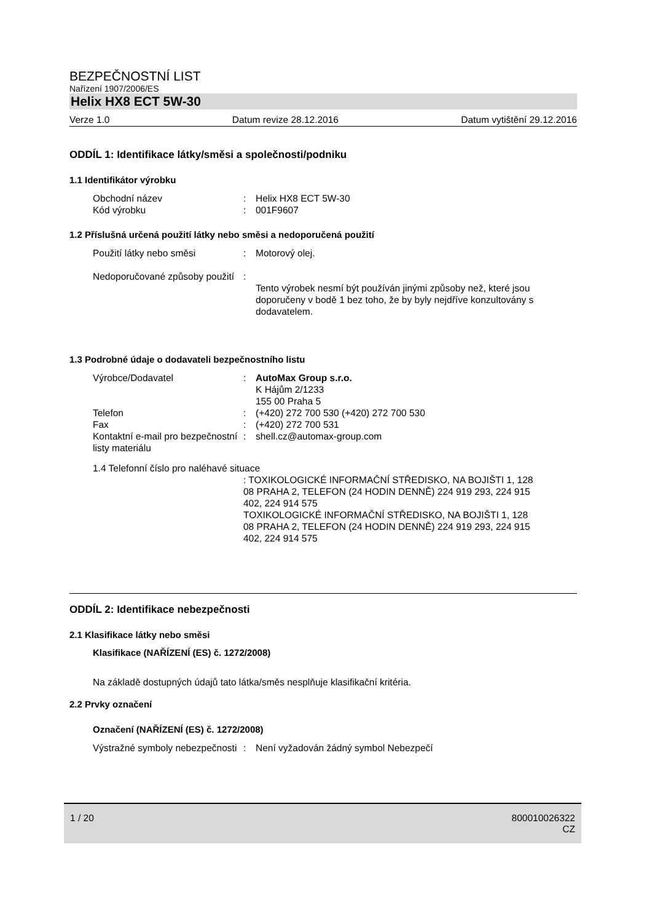BEZPEČNOSTNÍ LIST
Nařízení 1907/2006/ES
Helix HX8 ECT 5W-30
Verze 1.0 Datum revize 28.12.2016 Datum vytištění 29.12.2016
ODDÍL 1: Identifikace látky/směsi a společnosti/podniku
1.1 Identifikátor výrobku
Obchodní název : Helix HX8 ECT 5W-30
Kód výrobku : 001F9607
1.2 Příslušná určená použití látky nebo směsi a nedoporučená použití
Použití látky nebo směsi : Motorový olej.
Nedoporučované způsoby použití
:
Tento výrobek nesmí být používán jinými způsoby než, které jsou doporučeny v bodě 1 bez toho, že by byly nejdříve konzultovány s dodavatelem.
1.3 Podrobné údaje o dodavateli bezpečnostního listu
Výrobce/Dodavatel : AutoMax Group s.r.o.
K Hájům 2/1233
155 00 Praha 5
Telefon : (+420) 272 700 530 (+420) 272 700 530
Fax : (+420) 272 700 531
Kontaktní e-mail pro bezpečnostní listy materiálu
: shell.cz@automax-group.com
1.4 Telefonní číslo pro naléhavé situace
: TOXIKOLOGICKÉ INFORMAČNÍ STŘEDISKO, NA BOJIŠTI 1, 128 08 PRAHA 2, TELEFON (24 HODIN DENNĚ) 224 919 293, 224 915 402, 224 914 575
TOXIKOLOGICKÉ INFORMAČNÍ STŘEDISKO, NA BOJIŠTI 1, 128 08 PRAHA 2, TELEFON (24 HODIN DENNĚ) 224 919 293, 224 915 402, 224 914 575
ODDÍL 2: Identifikace nebezpečnosti
2.1 Klasifikace látky nebo směsi
Klasifikace (NAŘÍZENÍ (ES) č. 1272/2008)
Na základě dostupných údajů tato látka/směs nesplňuje klasifikační kritéria.
2.2 Prvky označení
Označení (NAŘÍZENÍ (ES) č. 1272/2008)
Výstražné symboly nebezpečnosti
: Není vyžadován žádný symbol Nebezpečí
1 / 20 800010026322
CZ